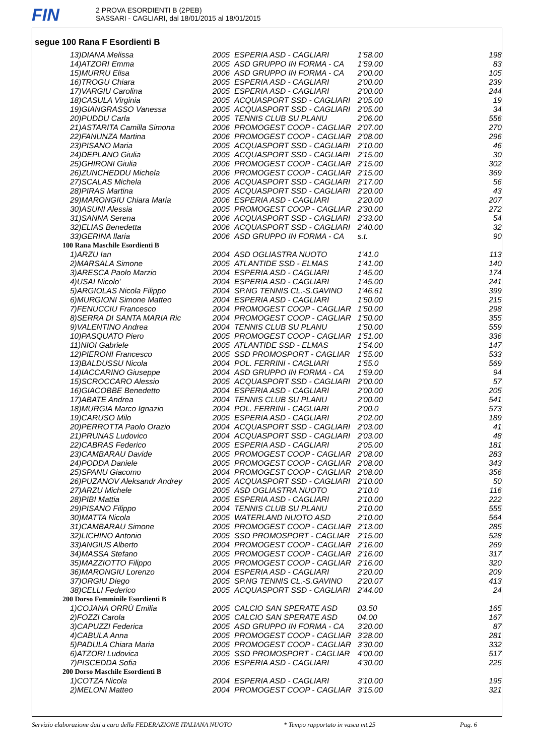FIN
2 PROVA ESORDIENTI B (2PEB)
SASSARI - CAGLIARI, dal 18/01/2015 al 18/01/2015
segue 100 Rana F Esordienti B
| 13)DIANA Melissa | 2005 | ESPERIA ASD - CAGLIARI | 1'58.00 | 198 |
| 14)ATZORI Emma | 2005 | ASD GRUPPO IN FORMA - CA | 1'59.00 | 83 |
| 15)MURRU Elisa | 2006 | ASD GRUPPO IN FORMA - CA | 2'00.00 | 105 |
| 16)TROGU Chiara | 2005 | ESPERIA ASD - CAGLIARI | 2'00.00 | 239 |
| 17)VARGIU Carolina | 2005 | ESPERIA ASD - CAGLIARI | 2'00.00 | 244 |
| 18)CASULA Virginia | 2005 | ACQUASPORT SSD - CAGLIARI | 2'05.00 | 19 |
| 19)GIANGRASSO Vanessa | 2005 | ACQUASPORT SSD - CAGLIARI | 2'05.00 | 34 |
| 20)PUDDU Carla | 2005 | TENNIS CLUB SU PLANU | 2'06.00 | 556 |
| 21)ASTARITA Camilla Simona | 2006 | PROMOGEST COOP - CAGLIAR | 2'07.00 | 270 |
| 22)FANUNZA Martina | 2006 | PROMOGEST COOP - CAGLIAR | 2'08.00 | 296 |
| 23)PISANO Maria | 2005 | ACQUASPORT SSD - CAGLIARI | 2'10.00 | 46 |
| 24)DEPLANO Giulia | 2005 | ACQUASPORT SSD - CAGLIARI | 2'15.00 | 30 |
| 25)GHIRONI Giulia | 2006 | PROMOGEST COOP - CAGLIAR | 2'15.00 | 302 |
| 26)ZUNCHEDDU Michela | 2006 | PROMOGEST COOP - CAGLIAR | 2'15.00 | 369 |
| 27)SCALAS Michela | 2006 | ACQUASPORT SSD - CAGLIARI | 2'17.00 | 56 |
| 28)PIRAS Martina | 2005 | ACQUASPORT SSD - CAGLIARI | 2'20.00 | 43 |
| 29)MARONGIU Chiara Maria | 2006 | ESPERIA ASD - CAGLIARI | 2'20.00 | 207 |
| 30)ASUNI Alessia | 2005 | PROMOGEST COOP - CAGLIAR | 2'30.00 | 272 |
| 31)SANNA Serena | 2006 | ACQUASPORT SSD - CAGLIARI | 2'33.00 | 54 |
| 32)ELIAS Benedetta | 2006 | ACQUASPORT SSD - CAGLIARI | 2'40.00 | 32 |
| 33)GERINA Ilaria | 2006 | ASD GRUPPO IN FORMA - CA | s.t. | 90 |
| 100 Rana Maschile Esordienti B | | | | |
| 1)ARZU Ian | 2004 | ASD OGLIASTRA NUOTO | 1'41.0 | 113 |
| 2)MARSALA Simone | 2005 | ATLANTIDE SSD - ELMAS | 1'41.00 | 140 |
| 3)ARESCA Paolo Marzio | 2004 | ESPERIA ASD - CAGLIARI | 1'45.00 | 174 |
| 4)USAI Nicolo' | 2004 | ESPERIA ASD - CAGLIARI | 1'45.00 | 241 |
| 5)ARGIOLAS Nicola Filippo | 2004 | SP.NG TENNIS CL.-S.GAVINO | 1'46.61 | 399 |
| 6)MURGIONI Simone Matteo | 2004 | ESPERIA ASD - CAGLIARI | 1'50.00 | 215 |
| 7)FENUCCIU Francesco | 2004 | PROMOGEST COOP - CAGLIAR | 1'50.00 | 298 |
| 8)SERRA DI SANTA MARIA Ric | 2004 | PROMOGEST COOP - CAGLIAR | 1'50.00 | 355 |
| 9)VALENTINO Andrea | 2004 | TENNIS CLUB SU PLANU | 1'50.00 | 559 |
| 10)PASQUATO Piero | 2005 | PROMOGEST COOP - CAGLIAR | 1'51.00 | 336 |
| 11)NIOI Gabriele | 2005 | ATLANTIDE SSD - ELMAS | 1'54.00 | 147 |
| 12)PIERONI Francesco | 2005 | SSD PROMOSPORT - CAGLIAR | 1'55.00 | 533 |
| 13)BALDUSSU Nicola | 2004 | POL. FERRINI - CAGLIARI | 1'55.0 | 569 |
| 14)IACCARINO Giuseppe | 2004 | ASD GRUPPO IN FORMA - CA | 1'59.00 | 94 |
| 15)SCROCCARO Alessio | 2005 | ACQUASPORT SSD - CAGLIARI | 2'00.00 | 57 |
| 16)GIACOBBE Benedetto | 2004 | ESPERIA ASD - CAGLIARI | 2'00.00 | 205 |
| 17)ABATE Andrea | 2004 | TENNIS CLUB SU PLANU | 2'00.00 | 541 |
| 18)MURGIA Marco Ignazio | 2004 | POL. FERRINI - CAGLIARI | 2'00.0 | 573 |
| 19)CARUSO Milo | 2005 | ESPERIA ASD - CAGLIARI | 2'02.00 | 189 |
| 20)PERROTTA Paolo Orazio | 2004 | ACQUASPORT SSD - CAGLIARI | 2'03.00 | 41 |
| 21)PRUNAS Ludovico | 2004 | ACQUASPORT SSD - CAGLIARI | 2'03.00 | 48 |
| 22)CABRAS Federico | 2005 | ESPERIA ASD - CAGLIARI | 2'05.00 | 181 |
| 23)CAMBARAU Davide | 2005 | PROMOGEST COOP - CAGLIAR | 2'08.00 | 283 |
| 24)PODDA Daniele | 2005 | PROMOGEST COOP - CAGLIAR | 2'08.00 | 343 |
| 25)SPANU Giacomo | 2004 | PROMOGEST COOP - CAGLIAR | 2'08.00 | 356 |
| 26)PUZANOV Aleksandr Andrey | 2005 | ACQUASPORT SSD - CAGLIARI | 2'10.00 | 50 |
| 27)ARZU Michele | 2005 | ASD OGLIASTRA NUOTO | 2'10.0 | 116 |
| 28)PIBI Mattia | 2005 | ESPERIA ASD - CAGLIARI | 2'10.00 | 222 |
| 29)PISANO Filippo | 2004 | TENNIS CLUB SU PLANU | 2'10.00 | 555 |
| 30)MATTA Nicola | 2005 | WATERLAND NUOTO ASD | 2'10.00 | 564 |
| 31)CAMBARAU Simone | 2005 | PROMOGEST COOP - CAGLIAR | 2'13.00 | 285 |
| 32)LICHINO Antonio | 2005 | SSD PROMOSPORT - CAGLIAR | 2'15.00 | 528 |
| 33)ANGIUS Alberto | 2004 | PROMOGEST COOP - CAGLIAR | 2'16.00 | 269 |
| 34)MASSA Stefano | 2005 | PROMOGEST COOP - CAGLIAR | 2'16.00 | 317 |
| 35)MAZZIOTTO Filippo | 2005 | PROMOGEST COOP - CAGLIAR | 2'16.00 | 320 |
| 36)MARONGIU Lorenzo | 2004 | ESPERIA ASD - CAGLIARI | 2'20.00 | 209 |
| 37)ORGIU Diego | 2005 | SP.NG TENNIS CL.-S.GAVINO | 2'20.07 | 413 |
| 38)CELLI Federico | 2005 | ACQUASPORT SSD - CAGLIARI | 2'44.00 | 24 |
| 200 Dorso Femminile Esordienti B | | | | |
| 1)COJANA ORRÙ Emilia | 2005 | CALCIO SAN SPERATE ASD | 03.50 | 165 |
| 2)FOZZI Carola | 2005 | CALCIO SAN SPERATE ASD | 04.00 | 167 |
| 3)CAPUZZI Federica | 2005 | ASD GRUPPO IN FORMA - CA | 3'20.00 | 87 |
| 4)CABULA Anna | 2005 | PROMOGEST COOP - CAGLIAR | 3'28.00 | 281 |
| 5)PADULA Chiara Maria | 2005 | PROMOGEST COOP - CAGLIAR | 3'30.00 | 332 |
| 6)ATZORI Ludovica | 2005 | SSD PROMOSPORT - CAGLIAR | 4'00.00 | 517 |
| 7)PISCEDDA Sofia | 2006 | ESPERIA ASD - CAGLIARI | 4'30.00 | 225 |
| 200 Dorso Maschile Esordienti B | | | | |
| 1)COTZA Nicola | 2004 | ESPERIA ASD - CAGLIARI | 3'10.00 | 195 |
| 2)MELONI Matteo | 2004 | PROMOGEST COOP - CAGLIAR | 3'15.00 | 321 |
Servizio elaborazione dati a cura della FEDERAZIONE ITALIANA NUOTO * Tempo rapportato in vasca mt.25 Pag. 6